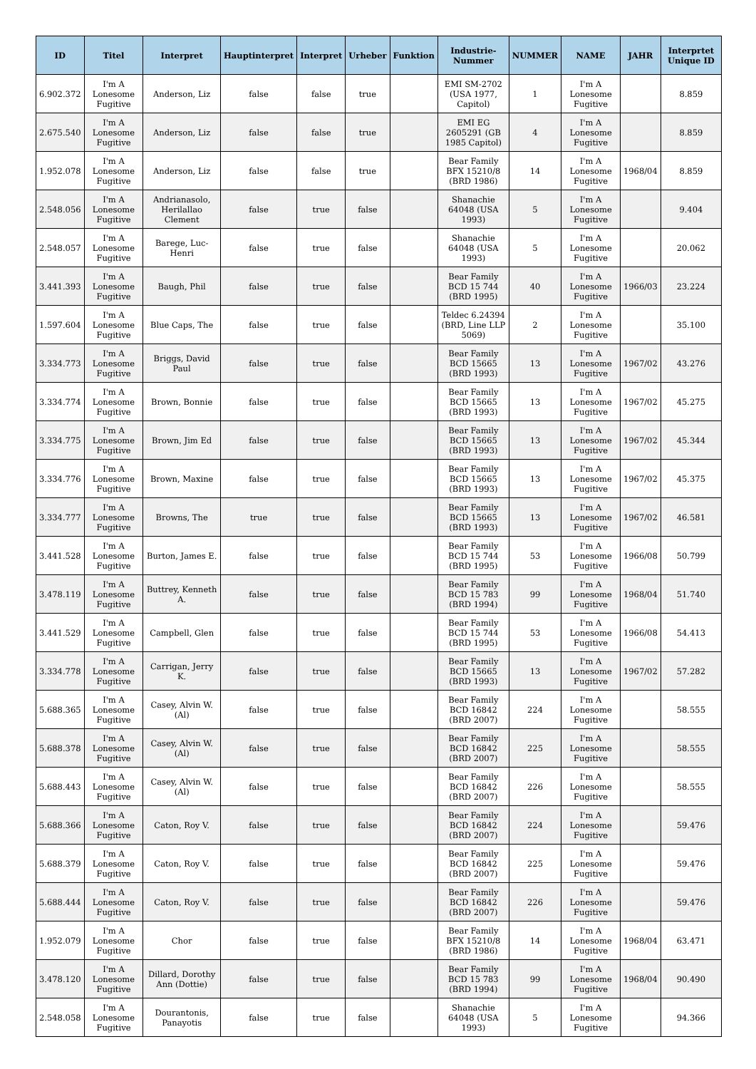| ID | Titel | Interpret | Hauptinterpret | Interpret | Urheber | Funktion | Industrie-Nummer | NUMMER | NAME | JAHR | Interprtet Unique ID |
| --- | --- | --- | --- | --- | --- | --- | --- | --- | --- | --- | --- |
| 6.902.372 | I'm A Lonesome Fugitive | Anderson, Liz | false | false | true | | EMI SM-2702 (USA 1977, Capitol) | 1 | I'm A Lonesome Fugitive | | 8.859 |
| 2.675.540 | I'm A Lonesome Fugitive | Anderson, Liz | false | false | true | | EMI EG 2605291 (GB 1985 Capitol) | 4 | I'm A Lonesome Fugitive | | 8.859 |
| 1.952.078 | I'm A Lonesome Fugitive | Anderson, Liz | false | false | true | | Bear Family BFX 15210/8 (BRD 1986) | 14 | I'm A Lonesome Fugitive | 1968/04 | 8.859 |
| 2.548.056 | I'm A Lonesome Fugitive | Andrianasolo, Herilallao Clement | false | true | false | | Shanachie 64048 (USA 1993) | 5 | I'm A Lonesome Fugitive | | 9.404 |
| 2.548.057 | I'm A Lonesome Fugitive | Barege, Luc-Henri | false | true | false | | Shanachie 64048 (USA 1993) | 5 | I'm A Lonesome Fugitive | | 20.062 |
| 3.441.393 | I'm A Lonesome Fugitive | Baugh, Phil | false | true | false | | Bear Family BCD 15 744 (BRD 1995) | 40 | I'm A Lonesome Fugitive | 1966/03 | 23.224 |
| 1.597.604 | I'm A Lonesome Fugitive | Blue Caps, The | false | true | false | | Teldec 6.24394 (BRD, Line LLP 5069) | 2 | I'm A Lonesome Fugitive | | 35.100 |
| 3.334.773 | I'm A Lonesome Fugitive | Briggs, David Paul | false | true | false | | Bear Family BCD 15665 (BRD 1993) | 13 | I'm A Lonesome Fugitive | 1967/02 | 43.276 |
| 3.334.774 | I'm A Lonesome Fugitive | Brown, Bonnie | false | true | false | | Bear Family BCD 15665 (BRD 1993) | 13 | I'm A Lonesome Fugitive | 1967/02 | 45.275 |
| 3.334.775 | I'm A Lonesome Fugitive | Brown, Jim Ed | false | true | false | | Bear Family BCD 15665 (BRD 1993) | 13 | I'm A Lonesome Fugitive | 1967/02 | 45.344 |
| 3.334.776 | I'm A Lonesome Fugitive | Brown, Maxine | false | true | false | | Bear Family BCD 15665 (BRD 1993) | 13 | I'm A Lonesome Fugitive | 1967/02 | 45.375 |
| 3.334.777 | I'm A Lonesome Fugitive | Browns, The | true | true | false | | Bear Family BCD 15665 (BRD 1993) | 13 | I'm A Lonesome Fugitive | 1967/02 | 46.581 |
| 3.441.528 | I'm A Lonesome Fugitive | Burton, James E. | false | true | false | | Bear Family BCD 15 744 (BRD 1995) | 53 | I'm A Lonesome Fugitive | 1966/08 | 50.799 |
| 3.478.119 | I'm A Lonesome Fugitive | Buttrey, Kenneth A. | false | true | false | | Bear Family BCD 15 783 (BRD 1994) | 99 | I'm A Lonesome Fugitive | 1968/04 | 51.740 |
| 3.441.529 | I'm A Lonesome Fugitive | Campbell, Glen | false | true | false | | Bear Family BCD 15 744 (BRD 1995) | 53 | I'm A Lonesome Fugitive | 1966/08 | 54.413 |
| 3.334.778 | I'm A Lonesome Fugitive | Carrigan, Jerry K. | false | true | false | | Bear Family BCD 15665 (BRD 1993) | 13 | I'm A Lonesome Fugitive | 1967/02 | 57.282 |
| 5.688.365 | I'm A Lonesome Fugitive | Casey, Alvin W. (Al) | false | true | false | | Bear Family BCD 16842 (BRD 2007) | 224 | I'm A Lonesome Fugitive | | 58.555 |
| 5.688.378 | I'm A Lonesome Fugitive | Casey, Alvin W. (Al) | false | true | false | | Bear Family BCD 16842 (BRD 2007) | 225 | I'm A Lonesome Fugitive | | 58.555 |
| 5.688.443 | I'm A Lonesome Fugitive | Casey, Alvin W. (Al) | false | true | false | | Bear Family BCD 16842 (BRD 2007) | 226 | I'm A Lonesome Fugitive | | 58.555 |
| 5.688.366 | I'm A Lonesome Fugitive | Caton, Roy V. | false | true | false | | Bear Family BCD 16842 (BRD 2007) | 224 | I'm A Lonesome Fugitive | | 59.476 |
| 5.688.379 | I'm A Lonesome Fugitive | Caton, Roy V. | false | true | false | | Bear Family BCD 16842 (BRD 2007) | 225 | I'm A Lonesome Fugitive | | 59.476 |
| 5.688.444 | I'm A Lonesome Fugitive | Caton, Roy V. | false | true | false | | Bear Family BCD 16842 (BRD 2007) | 226 | I'm A Lonesome Fugitive | | 59.476 |
| 1.952.079 | I'm A Lonesome Fugitive | Chor | false | true | false | | Bear Family BFX 15210/8 (BRD 1986) | 14 | I'm A Lonesome Fugitive | 1968/04 | 63.471 |
| 3.478.120 | I'm A Lonesome Fugitive | Dillard, Dorothy Ann (Dottie) | false | true | false | | Bear Family BCD 15 783 (BRD 1994) | 99 | I'm A Lonesome Fugitive | 1968/04 | 90.490 |
| 2.548.058 | I'm A Lonesome Fugitive | Dourantonis, Panayotis | false | true | false | | Shanachie 64048 (USA 1993) | 5 | I'm A Lonesome Fugitive | | 94.366 |